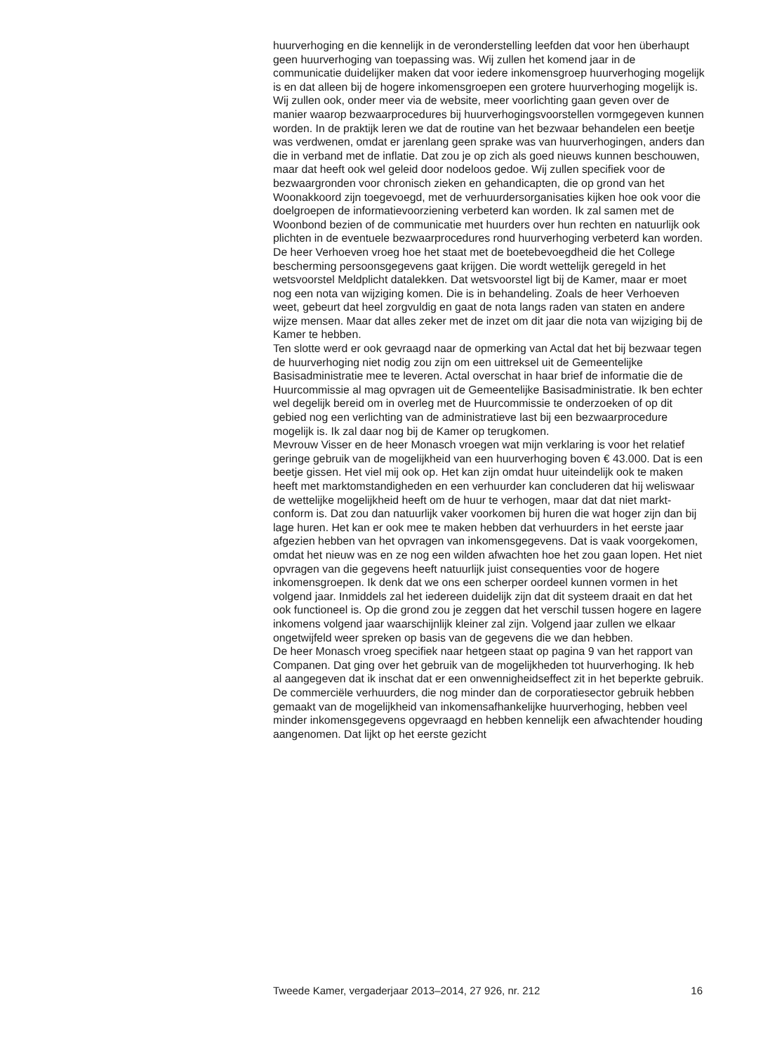huurverhoging en die kennelijk in de veronderstelling leefden dat voor hen überhaupt geen huurverhoging van toepassing was. Wij zullen het komend jaar in de communicatie duidelijker maken dat voor iedere inkomensgroep huurverhoging mogelijk is en dat alleen bij de hogere inkomensgroepen een grotere huurverhoging mogelijk is.
Wij zullen ook, onder meer via de website, meer voorlichting gaan geven over de manier waarop bezwaarprocedures bij huurverhogingsvoorstellen vormgegeven kunnen worden. In de praktijk leren we dat de routine van het bezwaar behandelen een beetje was verdwenen, omdat er jarenlang geen sprake was van huurverhogingen, anders dan die in verband met de inflatie. Dat zou je op zich als goed nieuws kunnen beschouwen, maar dat heeft ook wel geleid door nodeloos gedoe. Wij zullen specifiek voor de bezwaargronden voor chronisch zieken en gehandicapten, die op grond van het Woonakkoord zijn toegevoegd, met de verhuurdersorganisaties kijken hoe ook voor die doelgroepen de informatievoorziening verbeterd kan worden. Ik zal samen met de Woonbond bezien of de communicatie met huurders over hun rechten en natuurlijk ook plichten in de eventuele bezwaarprocedures rond huurverhoging verbeterd kan worden.
De heer Verhoeven vroeg hoe het staat met de boetebevoegdheid die het College bescherming persoonsgegevens gaat krijgen. Die wordt wettelijk geregeld in het wetsvoorstel Meldplicht datalekken. Dat wetsvoorstel ligt bij de Kamer, maar er moet nog een nota van wijziging komen. Die is in behandeling. Zoals de heer Verhoeven weet, gebeurt dat heel zorgvuldig en gaat de nota langs raden van staten en andere wijze mensen. Maar dat alles zeker met de inzet om dit jaar die nota van wijziging bij de Kamer te hebben.
Ten slotte werd er ook gevraagd naar de opmerking van Actal dat het bij bezwaar tegen de huurverhoging niet nodig zou zijn om een uittreksel uit de Gemeentelijke Basisadministratie mee te leveren. Actal overschat in haar brief de informatie die de Huurcommissie al mag opvragen uit de Gemeentelijke Basisadministratie. Ik ben echter wel degelijk bereid om in overleg met de Huurcommissie te onderzoeken of op dit gebied nog een verlichting van de administratieve last bij een bezwaarprocedure mogelijk is. Ik zal daar nog bij de Kamer op terugkomen.
Mevrouw Visser en de heer Monasch vroegen wat mijn verklaring is voor het relatief geringe gebruik van de mogelijkheid van een huurverhoging boven € 43.000. Dat is een beetje gissen. Het viel mij ook op. Het kan zijn omdat huur uiteindelijk ook te maken heeft met marktomstandigheden en een verhuurder kan concluderen dat hij weliswaar de wettelijke mogelijkheid heeft om de huur te verhogen, maar dat dat niet markt-conform is. Dat zou dan natuurlijk vaker voorkomen bij huren die wat hoger zijn dan bij lage huren. Het kan er ook mee te maken hebben dat verhuurders in het eerste jaar afgezien hebben van het opvragen van inkomensgegevens. Dat is vaak voorgekomen, omdat het nieuw was en ze nog een wilden afwachten hoe het zou gaan lopen. Het niet opvragen van die gegevens heeft natuurlijk juist consequenties voor de hogere inkomensgroepen. Ik denk dat we ons een scherper oordeel kunnen vormen in het volgend jaar. Inmiddels zal het iedereen duidelijk zijn dat dit systeem draait en dat het ook functioneel is. Op die grond zou je zeggen dat het verschil tussen hogere en lagere inkomens volgend jaar waarschijnlijk kleiner zal zijn. Volgend jaar zullen we elkaar ongetwijfeld weer spreken op basis van de gegevens die we dan hebben.
De heer Monasch vroeg specifiek naar hetgeen staat op pagina 9 van het rapport van Companen. Dat ging over het gebruik van de mogelijkheden tot huurverhoging. Ik heb al aangegeven dat ik inschat dat er een onwennigheidseffect zit in het beperkte gebruik. De commerciële verhuurders, die nog minder dan de corporatiesector gebruik hebben gemaakt van de mogelijkheid van inkomensafhankelijke huurverhoging, hebben veel minder inkomensgegevens opgevraagd en hebben kennelijk een afwachtender houding aangenomen. Dat lijkt op het eerste gezicht
Tweede Kamer, vergaderjaar 2013–2014, 27 926, nr. 212 16